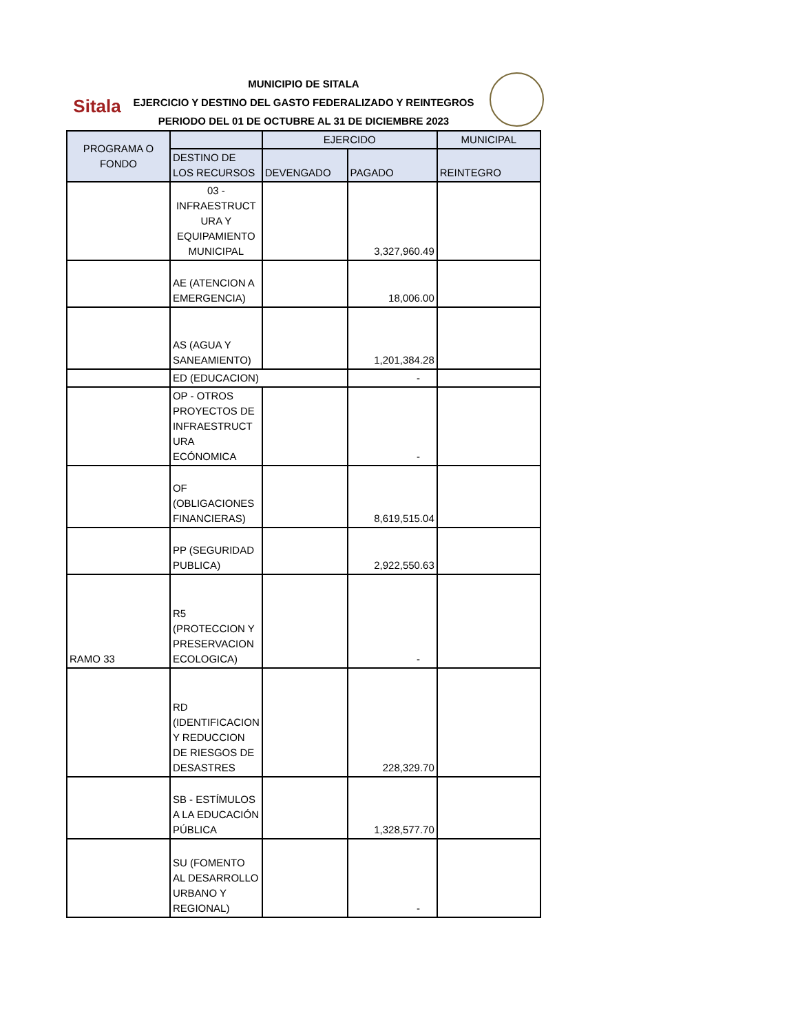Sitala
MUNICIPIO DE SITALA
EJERCICIO Y DESTINO DEL GASTO FEDERALIZADO Y REINTEGROS
PERIODO DEL 01 DE OCTUBRE AL 31 DE DICIEMBRE 2023
| PROGRAMA O FONDO | | EJERCIDO | | MUNICIPAL |
| --- | --- | --- | --- | --- |
| | DESTINO DE LOS RECURSOS | DEVENGADO | PAGADO | REINTEGRO |
| | 03 - INFRAESTRUCT URA Y EQUIPAMIENTO MUNICIPAL | | 3,327,960.49 | |
| | AE (ATENCION A EMERGENCIA) | | 18,006.00 | |
| | AS (AGUA Y SANEAMIENTO) | | 1,201,384.28 | |
| | ED (EDUCACION) | | - | |
| | OP - OTROS PROYECTOS DE INFRAESTRUCT URA ECÓNOMICA | | - | |
| | OF (OBLIGACIONES FINANCIERAS) | | 8,619,515.04 | |
| | PP (SEGURIDAD PUBLICA) | | 2,922,550.63 | |
| RAMO 33 | R5 (PROTECCION Y PRESERVACION ECOLOGICA) | | - | |
| | RD (IDENTIFICACION Y REDUCCION DE RIESGOS DE DESASTRES | | 228,329.70 | |
| | SB - ESTÍMULOS A LA EDUCACIÓN PÚBLICA | | 1,328,577.70 | |
| | SU (FOMENTO AL DESARROLLO URBANO Y REGIONAL) | | - | |